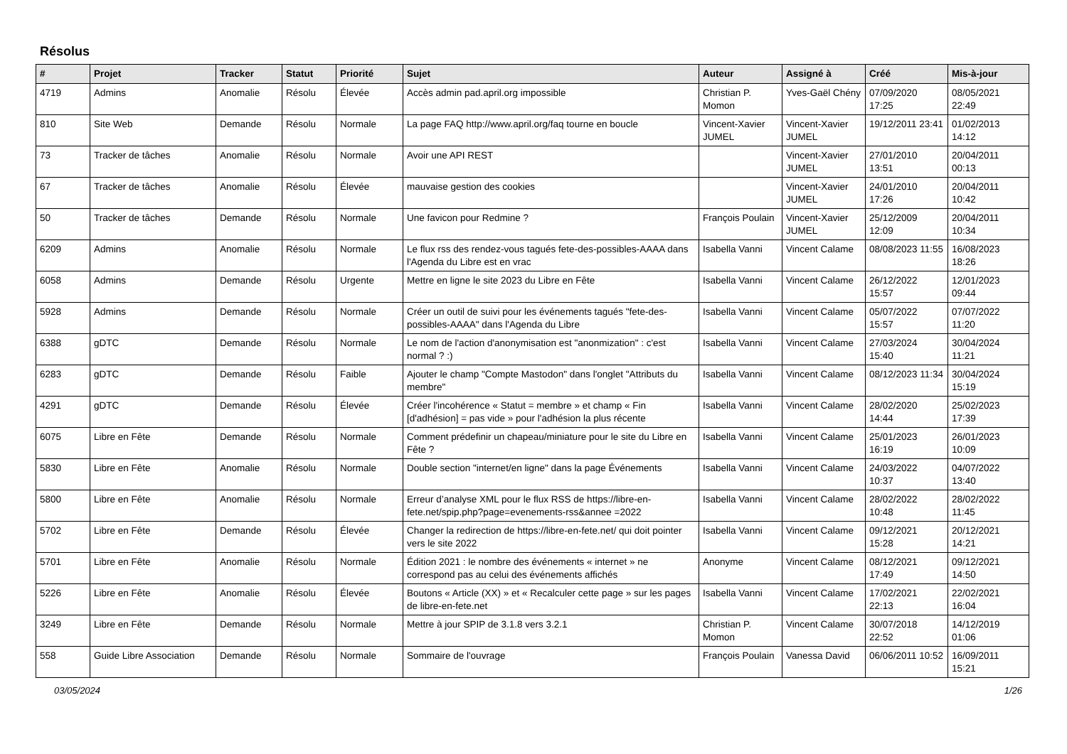Résolus
| # | Projet | Tracker | Statut | Priorité | Sujet | Auteur | Assigné à | Créé | Mis-à-jour |
| --- | --- | --- | --- | --- | --- | --- | --- | --- | --- |
| 4719 | Admins | Anomalie | Résolu | Élevée | Accès admin pad.april.org impossible | Christian P. Momon | Yves-Gaël Chény | 07/09/2020 17:25 | 08/05/2021 22:49 |
| 810 | Site Web | Demande | Résolu | Normale | La page FAQ http://www.april.org/faq tourne en boucle | Vincent-Xavier JUMEL | Vincent-Xavier JUMEL | 19/12/2011 23:41 | 01/02/2013 14:12 |
| 73 | Tracker de tâches | Anomalie | Résolu | Normale | Avoir une API REST | | Vincent-Xavier JUMEL | 27/01/2010 13:51 | 20/04/2011 00:13 |
| 67 | Tracker de tâches | Anomalie | Résolu | Élevée | mauvaise gestion des cookies | | Vincent-Xavier JUMEL | 24/01/2010 17:26 | 20/04/2011 10:42 |
| 50 | Tracker de tâches | Demande | Résolu | Normale | Une favicon pour Redmine ? | François Poulain | Vincent-Xavier JUMEL | 25/12/2009 12:09 | 20/04/2011 10:34 |
| 6209 | Admins | Anomalie | Résolu | Normale | Le flux rss des rendez-vous tagués fete-des-possibles-AAAA dans l'Agenda du Libre est en vrac | Isabella Vanni | Vincent Calame | 08/08/2023 11:55 | 16/08/2023 18:26 |
| 6058 | Admins | Demande | Résolu | Urgente | Mettre en ligne le site 2023 du Libre en Fête | Isabella Vanni | Vincent Calame | 26/12/2022 15:57 | 12/01/2023 09:44 |
| 5928 | Admins | Demande | Résolu | Normale | Créer un outil de suivi pour les événements tagués "fete-des-possibles-AAAA" dans l'Agenda du Libre | Isabella Vanni | Vincent Calame | 05/07/2022 15:57 | 07/07/2022 11:20 |
| 6388 | gDTC | Demande | Résolu | Normale | Le nom de l'action d'anonymisation est "anonmization" : c'est normal ? :) | Isabella Vanni | Vincent Calame | 27/03/2024 15:40 | 30/04/2024 11:21 |
| 6283 | gDTC | Demande | Résolu | Faible | Ajouter le champ "Compte Mastodon" dans l'onglet "Attributs du membre" | Isabella Vanni | Vincent Calame | 08/12/2023 11:34 | 30/04/2024 15:19 |
| 4291 | gDTC | Demande | Résolu | Élevée | Créer l'incohérence « Statut = membre » et champ « Fin [d'adhésion] = pas vide » pour l'adhésion la plus récente | Isabella Vanni | Vincent Calame | 28/02/2020 14:44 | 25/02/2023 17:39 |
| 6075 | Libre en Fête | Demande | Résolu | Normale | Comment prédefinir un chapeau/miniature pour le site du Libre en Fête ? | Isabella Vanni | Vincent Calame | 25/01/2023 16:19 | 26/01/2023 10:09 |
| 5830 | Libre en Fête | Anomalie | Résolu | Normale | Double section "internet/en ligne" dans la page Événements | Isabella Vanni | Vincent Calame | 24/03/2022 10:37 | 04/07/2022 13:40 |
| 5800 | Libre en Fête | Anomalie | Résolu | Normale | Erreur d’analyse XML pour le flux RSS de https://libre-en-fete.net/spip.php?page=evenements-rss&annee =2022 | Isabella Vanni | Vincent Calame | 28/02/2022 10:48 | 28/02/2022 11:45 |
| 5702 | Libre en Fête | Demande | Résolu | Élevée | Changer la redirection de https://libre-en-fete.net/ qui doit pointer vers le site 2022 | Isabella Vanni | Vincent Calame | 09/12/2021 15:28 | 20/12/2021 14:21 |
| 5701 | Libre en Fête | Anomalie | Résolu | Normale | Édition 2021 : le nombre des événements « internet » ne correspond pas au celui des événements affichés | Anonyme | Vincent Calame | 08/12/2021 17:49 | 09/12/2021 14:50 |
| 5226 | Libre en Fête | Anomalie | Résolu | Élevée | Boutons « Article (XX) » et « Recalculer cette page » sur les pages de libre-en-fete.net | Isabella Vanni | Vincent Calame | 17/02/2021 22:13 | 22/02/2021 16:04 |
| 3249 | Libre en Fête | Demande | Résolu | Normale | Mettre à jour SPIP de 3.1.8 vers 3.2.1 | Christian P. Momon | Vincent Calame | 30/07/2018 22:52 | 14/12/2019 01:06 |
| 558 | Guide Libre Association | Demande | Résolu | Normale | Sommaire de l'ouvrage | François Poulain | Vanessa David | 06/06/2011 10:52 | 16/09/2011 15:21 |
03/05/2024 1/26